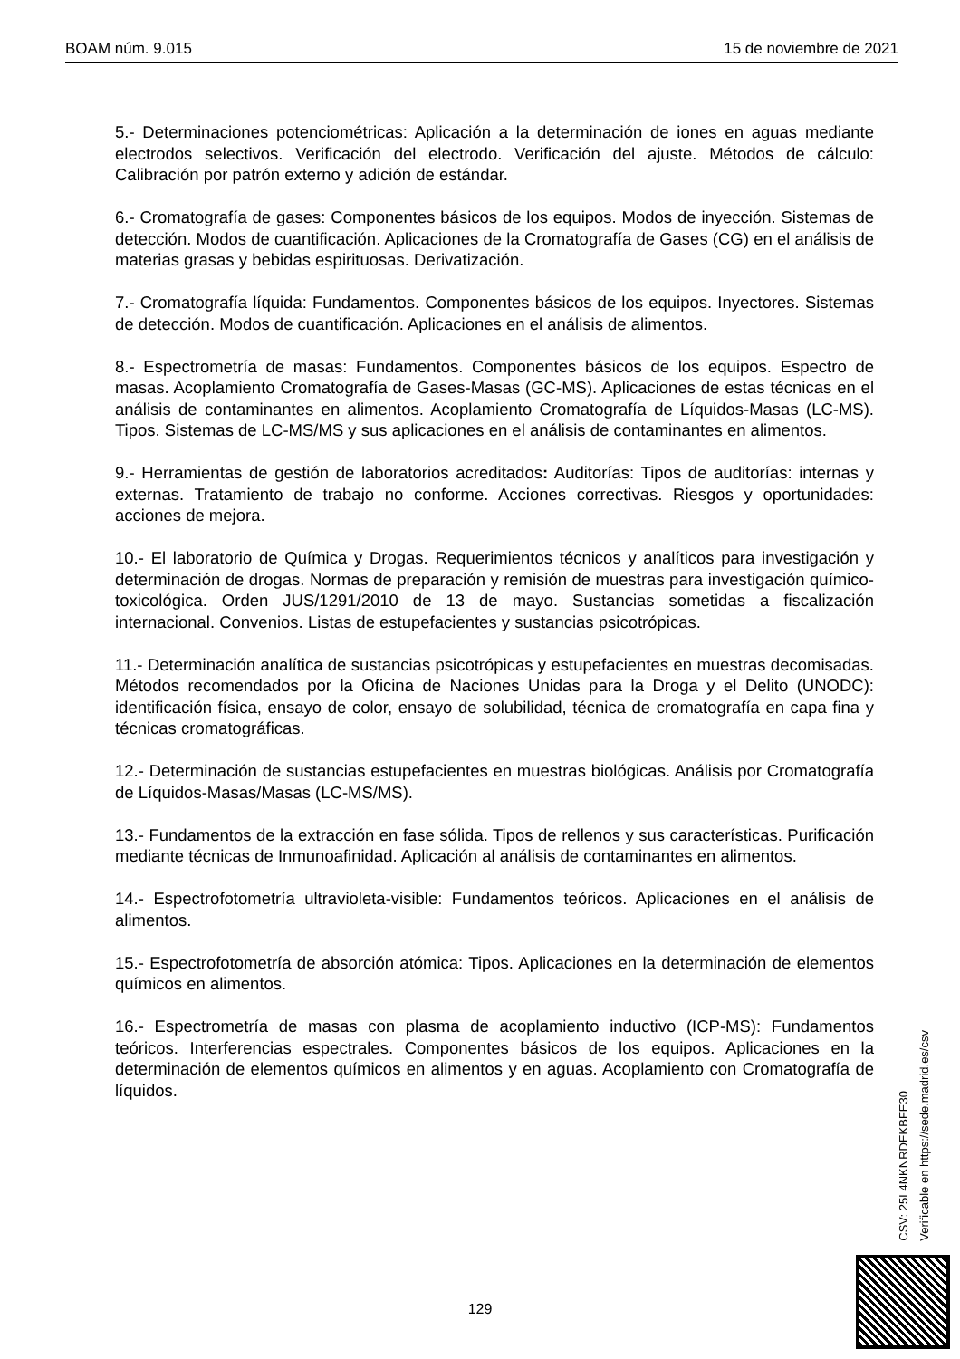BOAM núm. 9.015 15 de noviembre de 2021
5.- Determinaciones potenciométricas: Aplicación a la determinación de iones en aguas mediante electrodos selectivos. Verificación del electrodo. Verificación del ajuste. Métodos de cálculo: Calibración por patrón externo y adición de estándar.
6.- Cromatografía de gases: Componentes básicos de los equipos. Modos de inyección. Sistemas de detección. Modos de cuantificación. Aplicaciones de la Cromatografía de Gases (CG) en el análisis de materias grasas y bebidas espirituosas. Derivatización.
7.- Cromatografía líquida: Fundamentos. Componentes básicos de los equipos. Inyectores. Sistemas de detección. Modos de cuantificación. Aplicaciones en el análisis de alimentos.
8.- Espectrometría de masas: Fundamentos. Componentes básicos de los equipos. Espectro de masas. Acoplamiento Cromatografía de Gases-Masas (GC-MS). Aplicaciones de estas técnicas en el análisis de contaminantes en alimentos. Acoplamiento Cromatografía de Líquidos-Masas (LC-MS). Tipos. Sistemas de LC-MS/MS y sus aplicaciones en el análisis de contaminantes en alimentos.
9.- Herramientas de gestión de laboratorios acreditados: Auditorías: Tipos de auditorías: internas y externas. Tratamiento de trabajo no conforme. Acciones correctivas. Riesgos y oportunidades: acciones de mejora.
10.- El laboratorio de Química y Drogas. Requerimientos técnicos y analíticos para investigación y determinación de drogas. Normas de preparación y remisión de muestras para investigación químico-toxicológica. Orden JUS/1291/2010 de 13 de mayo. Sustancias sometidas a fiscalización internacional. Convenios. Listas de estupefacientes y sustancias psicotrópicas.
11.- Determinación analítica de sustancias psicotrópicas y estupefacientes en muestras decomisadas. Métodos recomendados por la Oficina de Naciones Unidas para la Droga y el Delito (UNODC): identificación física, ensayo de color, ensayo de solubilidad, técnica de cromatografía en capa fina y técnicas cromatográficas.
12.- Determinación de sustancias estupefacientes en muestras biológicas. Análisis por Cromatografía de Líquidos-Masas/Masas (LC-MS/MS).
13.- Fundamentos de la extracción en fase sólida. Tipos de rellenos y sus características. Purificación mediante técnicas de Inmunoafinidad. Aplicación al análisis de contaminantes en alimentos.
14.- Espectrofotometría ultravioleta-visible: Fundamentos teóricos. Aplicaciones en el análisis de alimentos.
15.- Espectrofotometría de absorción atómica: Tipos. Aplicaciones en la determinación de elementos químicos en alimentos.
16.- Espectrometría de masas con plasma de acoplamiento inductivo (ICP-MS): Fundamentos teóricos. Interferencias espectrales. Componentes básicos de los equipos. Aplicaciones en la determinación de elementos químicos en alimentos y en aguas. Acoplamiento con Cromatografía de líquidos.
CSV: 25L4NKNRDEKBFE30
Verificable en https://sede.madrid.es/csv
129